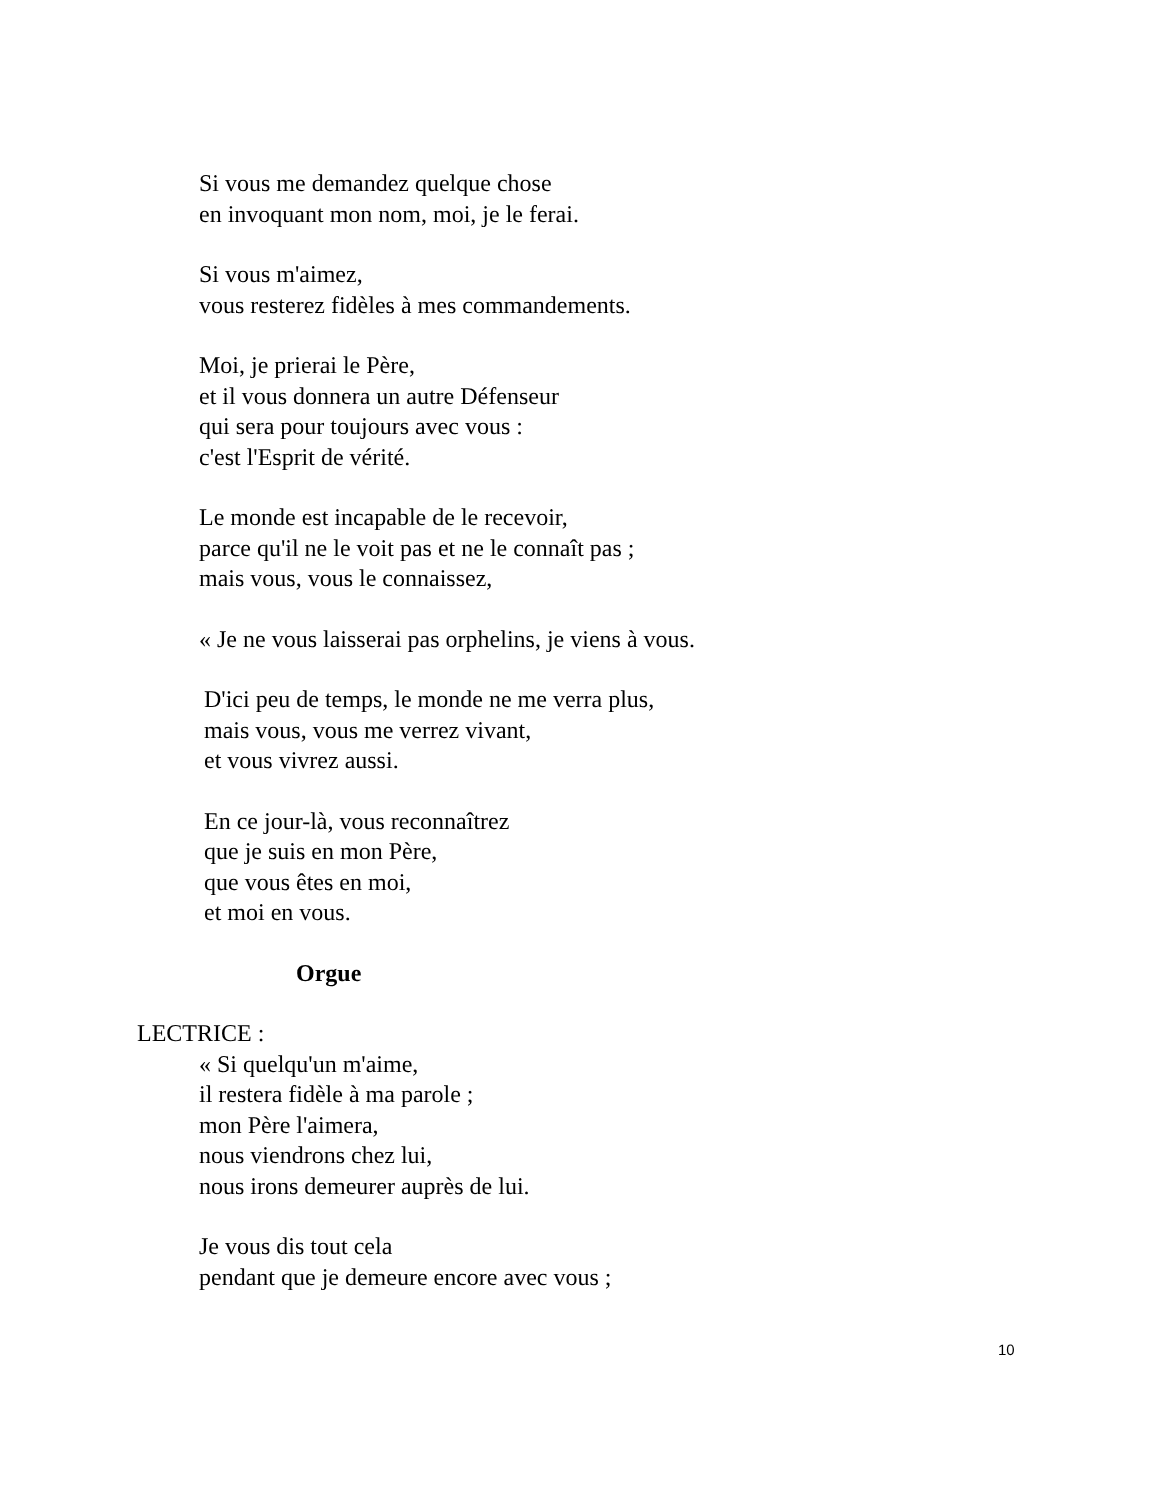Si vous me demandez quelque chose
en invoquant mon nom, moi, je le ferai.
Si vous m'aimez,
vous resterez fidèles à mes commandements.
Moi, je prierai le Père,
et il vous donnera un autre Défenseur
qui sera pour toujours avec vous :
c'est l'Esprit de vérité.
Le monde est incapable de le recevoir,
parce qu'il ne le voit pas et ne le connaît pas ;
mais vous, vous le connaissez,
« Je ne vous laisserai pas orphelins, je viens à vous.
D'ici peu de temps, le monde ne me verra plus,
mais vous, vous me verrez vivant,
et vous vivrez aussi.
En ce jour-là, vous reconnaîtrez
que je suis en mon Père,
que vous êtes en moi,
et moi en vous.
Orgue
LECTRICE :
« Si quelqu'un m'aime,
il restera fidèle à ma parole ;
mon Père l'aimera,
nous viendrons chez lui,
nous irons demeurer auprès de lui.
Je vous dis tout cela
pendant que je demeure encore avec vous ;
10